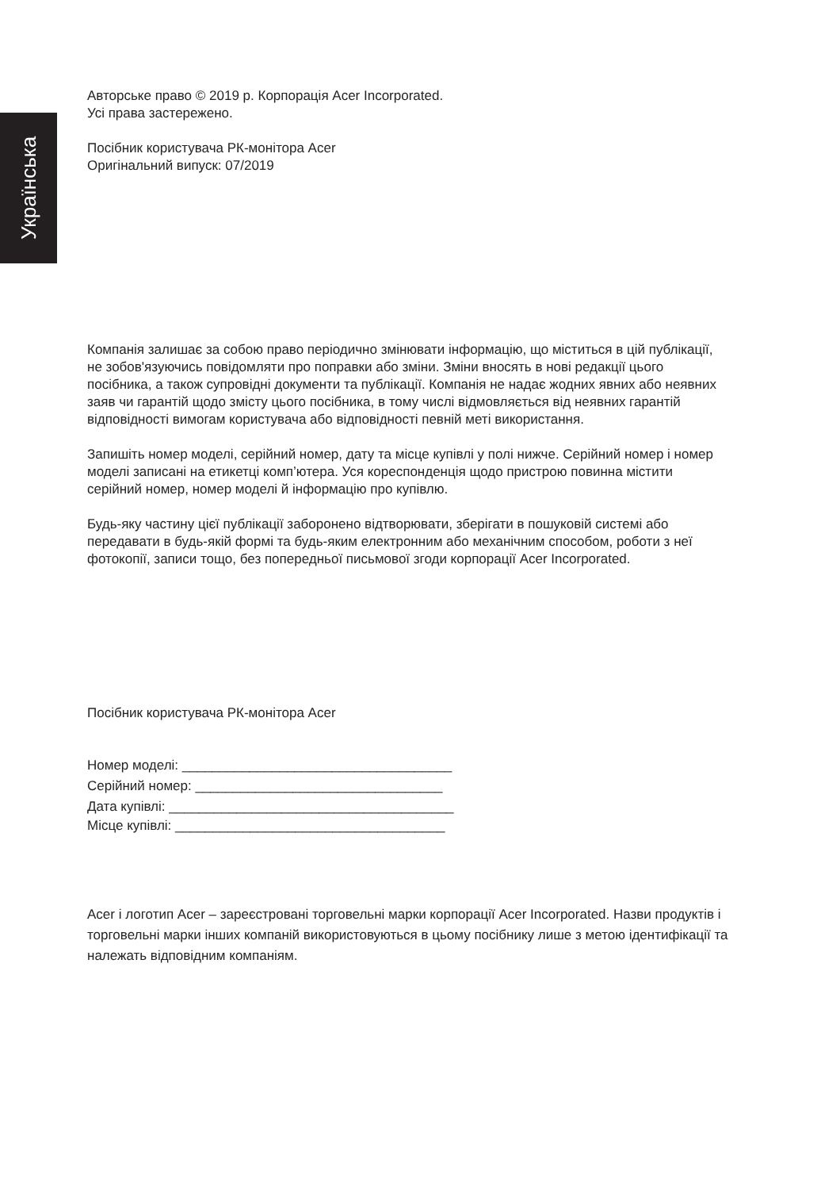Українська
Авторське право © 2019 р. Корпорація Acer Incorporated.
Усі права застережено.
Посібник користувача РК-монітора Acer
Оригінальний випуск: 07/2019
Компанія залишає за собою право періодично змінювати інформацію, що міститься в цій публікації, не зобов'язуючись повідомляти про поправки або зміни. Зміни вносять в нові редакції цього посібника, а також супровідні документи та публікації. Компанія не надає жодних явних або неявних заяв чи гарантій щодо змісту цього посібника, в тому числі відмовляється від неявних гарантій відповідності вимогам користувача або відповідності певній меті використання.
Запишіть номер моделі, серійний номер, дату та місце купівлі у полі нижче. Серійний номер і номер моделі записані на етикетці комп’ютера. Уся кореспонденція щодо пристрою повинна містити серійний номер, номер моделі й інформацію про купівлю.
Будь-яку частину цієї публікації заборонено відтворювати, зберігати в пошуковій системі або передавати в будь-якій формі та будь-яким електронним або механічним способом, роботи з неї фотокопії, записи тощо, без попередньої письмової згоди корпорації Acer Incorporated.
Посібник користувача РК-монітора Acer
Номер моделі: ____________________________________
Серійний номер: _________________________________
Дата купівлі: ______________________________________
Місце купівлі: ____________________________________
Acer і логотип Acer – зареєстровані торговельні марки корпорації Acer Incorporated. Назви продуктів і торговельні марки інших компаній використовуються в цьому посібнику лише з метою ідентифікації та належать відповідним компаніям.